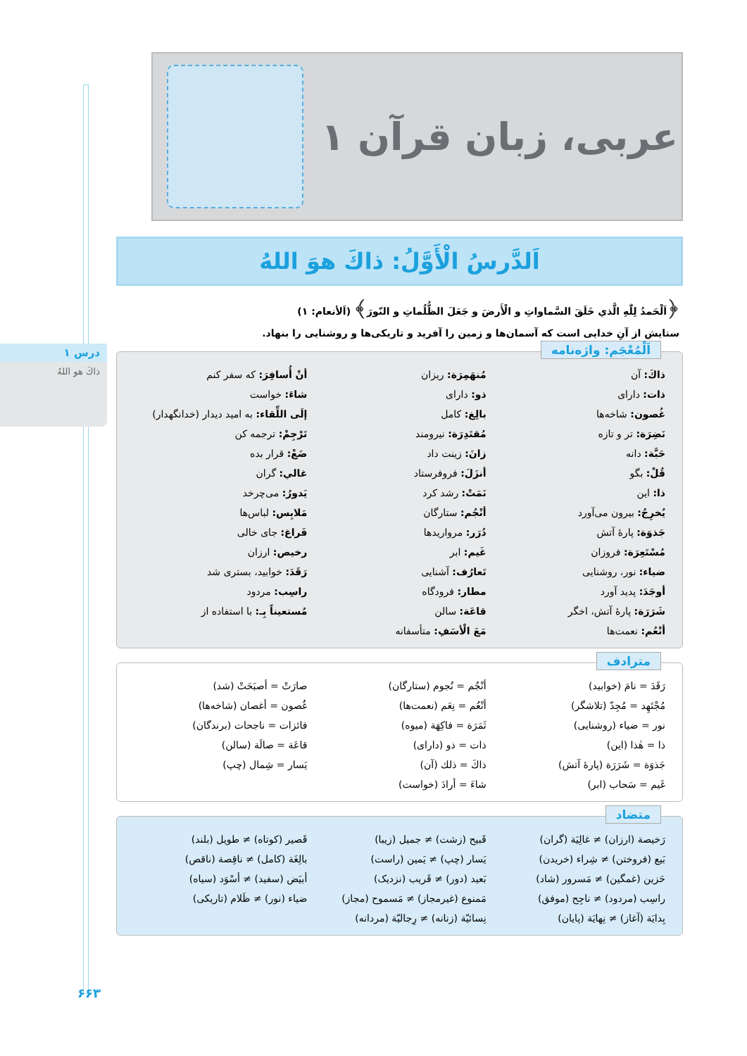درس ۱
ذاكَ هو اللهُ
عربی، زبان قرآن ۱
اَلدَّرسُ الْأَوَّلُ: ذاكَ هوَ اللهُ
﴿اَلْحَمدُ لِلّٰهِ الَّذي خَلَقَ السَّماواتِ و الْأَرضَ و جَعَلَ الظُّلُماتِ و النّورَ﴾ (اَلأنعام: ۱)
ستایش از آنِ خدایی است که آسمان‌ها و زمین را آفرید و تاریکی‌ها و روشنایی را بنهاد.
اَلْمُعْجَم: واژه‌نامه
| ذاكَ: آن | مُنهَمِرَة: ریزان | أنْ أُسافِرَ: که سفر کنم |
| ذات: دارای | ذو: دارای | شاءَ: خواست |
| غُصون: شاخه‌ها | بالِغ: کامل | إلَی اللِّقاء: به امید دیدار (خدانگهدار) |
| نَضِرَة: تر و تازه | مُقتَدِرَة: نیرومند | تَرْجِمْ: ترجمه کن |
| حَبَّة: دانه | زانَ: زینت داد | ضَعْ: قرار بده |
| قُلْ: بگو | أنزَلَ: فروفرستاد | غالي: گران |
| ذا: این | نَمَتْ: رشد کرد | يَدورُ: می‌چرخد |
| يُخرِجُ: بیرون می‌آورد | أنْجُم: ستارگان | مَلابِس: لباس‌ها |
| جَذوَة: پارهٔ آتش | دُرَر: مرواریدها | فَراغ: جای خالی |
| مُسْتَعِرَة: فروزان | غَيم: ابر | رخيص: ارزان |
| ضياء: نور، روشنایی | تَعارُف: آشنایی | رَقَدَ: خوابید، بستری شد |
| أوجَدَ: پدید آورد | مطار: فرودگاه | راسِب: مردود |
| شَرَرَة: پارهٔ آتش، اخگر | قاعَة: سالن | مُستعيناً بِـ: با استفاده از |
| أنْعُم: نعمت‌ها | مَعَ الْأسَفِ: متأسفانه | |
مترادف
| رَقَدَ = نامَ (خوابید) | أنْجُم = نُجوم (ستارگان) | صارَتْ = أصبَحَتْ (شد) |
| مُجْتَهِد = مُجِدّ (تلاشگر) | أنْعُم = نِعَم (نعمت‌ها) | غُصون = أغصان (شاخه‌ها) |
| نور = ضياء (روشنایی) | ثَمَرَة = فاكِهَة (میوه) | فائزات = ناجحات (برندگان) |
| ذا = هٰذا (این) | ذات = ذو (دارای) | قاعَة = صالَة (سالن) |
| جَذوَة = شَرَرَة (پارهٔ آتش) | ذاكَ = ذلك (آن) | يَسار = شِمال (چپ) |
| غَيم = سَحاب (ابر) | شاءَ = أرادَ (خواست) | |
متضاد
| رَخيصة (ارزان) ≠ غالِيَة (گران) | قَبيح (زشت) ≠ جميل (زیبا) | قَصير (کوتاه) ≠ طويل (بلند) |
| بَيع (فروختن) ≠ شِراء (خریدن) | يَسار (چپ) ≠ يَمين (راست) | بالِغَة (کامل) ≠ ناقِصة (ناقص) |
| حَزين (غمگین) ≠ مَسرور (شاد) | بَعيد (دور) ≠ قَريب (نزدیک) | أبيَض (سفید) ≠ أسْوَد (سیاه) |
| راسِب (مردود) ≠ ناجِح (موفق) | مَمنوع (غیرمجاز) ≠ مَسموح (مجاز) | ضياء (نور) ≠ ظَلام (تاریکی) |
| بِدايَة (آغاز) ≠ نِهايَة (پایان) | نِسائيّة (زنانه) ≠ رِجاليّة (مردانه) | |
۶۶۳